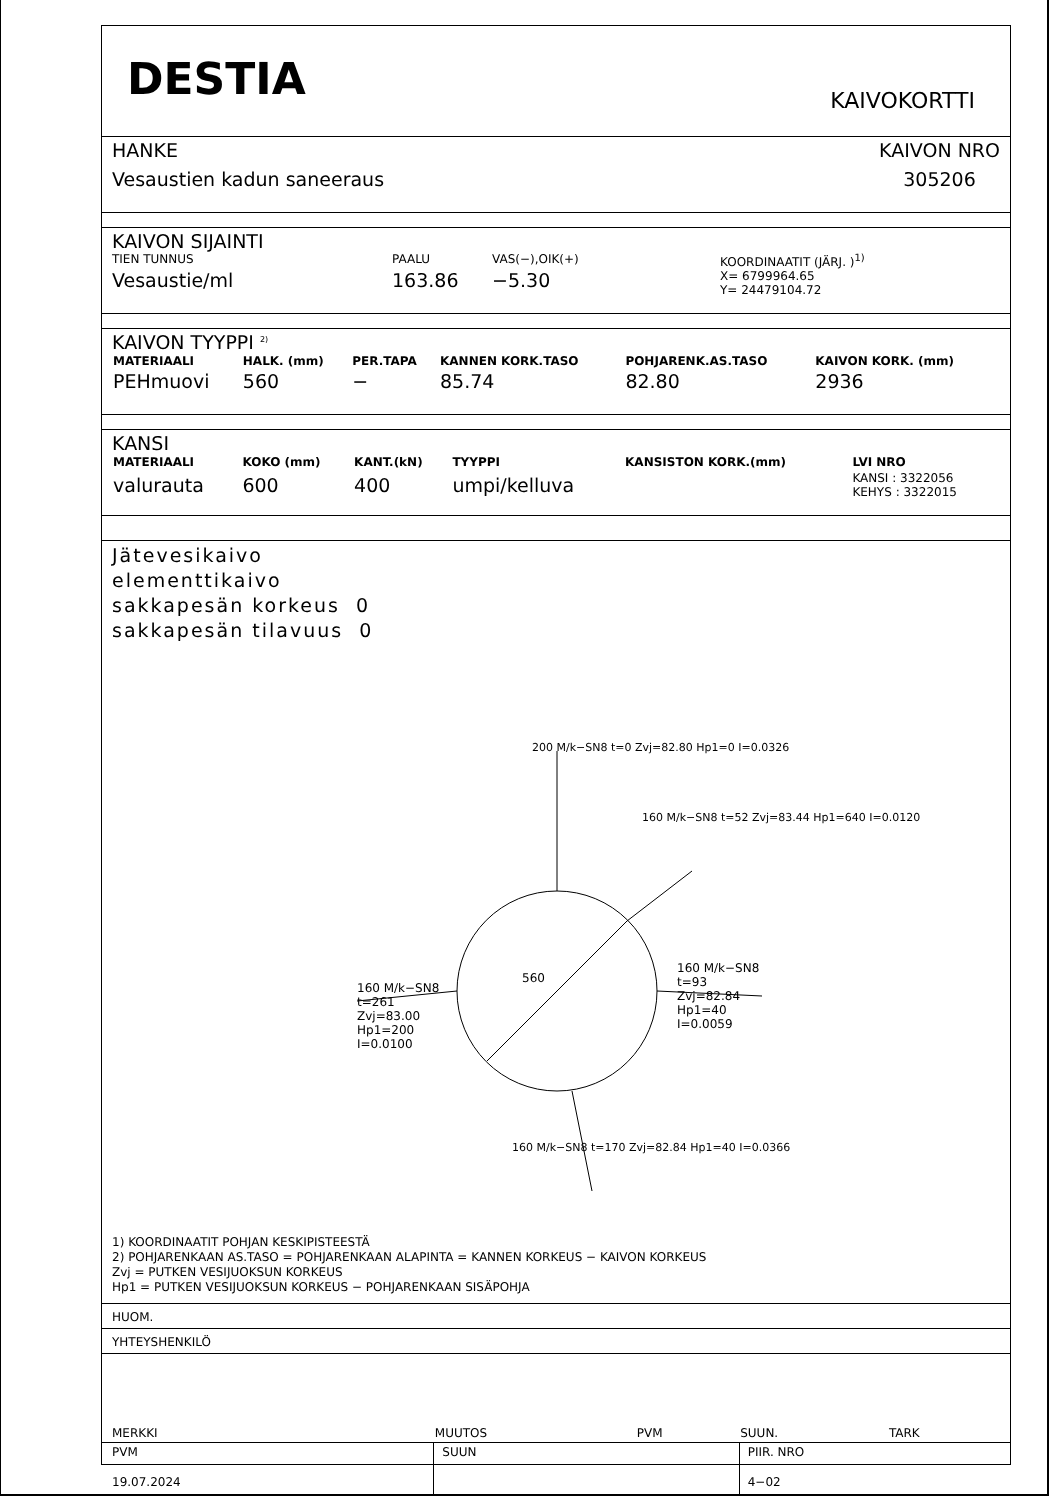DESTIA
KAIVOKORTTI
HANKE
Vesaustien kadun saneeraus
KAIVON NRO
305206
KAIVON SIJAINTI
TIEN TUNNUS PAALU VAS(−),OIK(+) KOORDINAATIT (JÄRJ. )<sup>1)</sup>
Vesaustie/ml 163.86 −5.30 X= 6799964.65
Y= 24479104.72
KAIVON TYYPPI <sup>2)</sup>
| MATERIAALI | HALK. (mm) | PER.TAPA | KANNEN KORK.TASO | POHJARENK.AS.TASO | KAIVON KORK. (mm) |
| --- | --- | --- | --- | --- | --- |
| PEHmuovi | 560 | − | 85.74 | 82.80 | 2936 |
KANSI
| MATERIAALI | KOKO (mm) | KANT.(kN) | TYYPPI | KANSISTON KORK.(mm) | LVI NRO |
| --- | --- | --- | --- | --- | --- |
| valurauta | 600 | 400 | umpi/kelluva | | KANSI : 3322056 KEHYS : 3322015 |
Jätevesikaivo
elementtikaivo
sakkapesän korkeus 0
sakkapesän tilavuus 0
200 M/k−SN8 t=0 Zvj=82.80 Hp1=0 I=0.0326
160 M/k−SN8 t=52 Zvj=83.44 Hp1=640 I=0.0120
160 M/k−SN8
t=93
Zvj=82.84
Hp1=40
I=0.0059
560
160 M/k−SN8
t=261
Zvj=83.00
Hp1=200
I=0.0100
160 M/k−SN8 t=170 Zvj=82.84 Hp1=40 I=0.0366
1) KOORDINAATIT POHJAN KESKIPISTEESTÄ
2) POHJARENKAAN AS.TASO = POHJARENKAAN ALAPINTA = KANNEN KORKEUS − KAIVON KORKEUS
Zvj = PUTKEN VESIJUOKSUN KORKEUS
Hp1 = PUTKEN VESIJUOKSUN KORKEUS − POHJARENKAAN SISÄPOHJA
HUOM.
YHTEYSHENKILÖ
| MERKKI | MUUTOS | PVM | SUUN. | TARK |
| PVM | SUUN | | PIIR. NRO | |
| 19.07.2024 | | | 4−02 | |